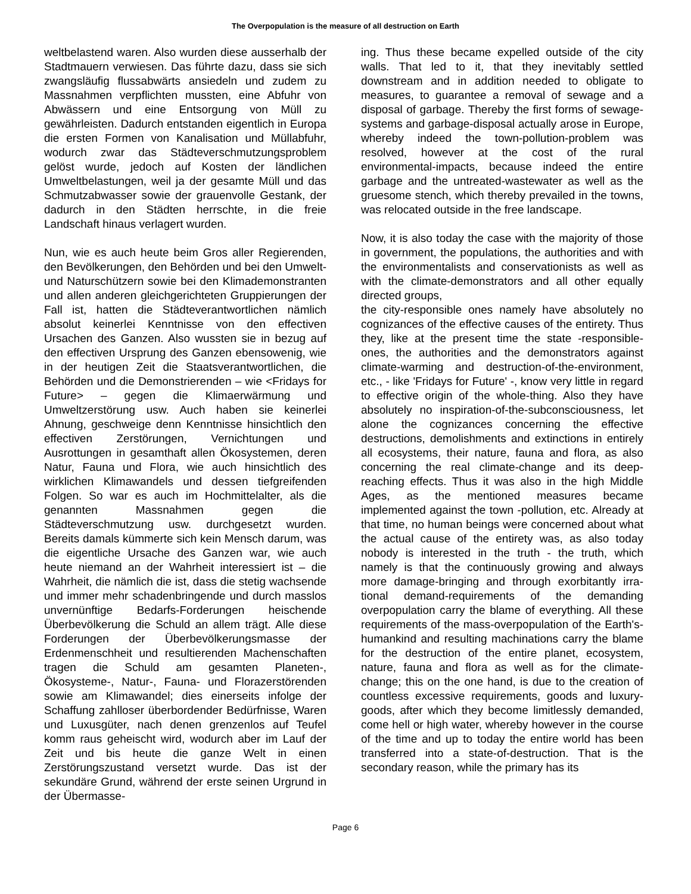The Overpopulation is the measure of all destruction on Earth
weltbelastend waren. Also wurden diese ausserhalb der Stadtmauern verwiesen. Das führte dazu, dass sie sich zwangsläufig flussabwärts an­siedeln und zudem zu Massnahmen verpflichten mussten, eine Abfuhr von Abwässern und eine Ent­sorgung von Müll zu gewährleisten. Dadurch ent­standen eigentlich in Europa die ersten Formen von Kanalisation und Müllabfuhr, wodurch zwar das Städteverschmutzungsproblem gelöst wurde, jedoch auf Kosten der ländlichen Umweltbelas­tungen, weil ja der gesamte Müll und das Schmutzabwasser sowie der grauenvolle Gestank, der dadurch in den Städten herrschte, in die freie Landschaft hinaus verlagert wurden.
Nun, wie es auch heute beim Gros aller Re­gierenden, den Bevölkerungen, den Behörden und bei den Umwelt- und Naturschützern sowie bei den Klimademonstranten und allen anderen gleichgerichteten Gruppierungen der Fall ist, hatten die Städteverantwortlichen nämlich absolut keinerlei Kenntnisse von den effectiven Ursachen des Ganzen. Also wussten sie in bezug auf den effectiven Ursprung des Ganzen ebensowenig, wie in der heutigen Zeit die Staatsverantwortlichen, die Behörden und die Demonstrierenden – wie <Fridays for Future> – gegen die Klimaerwärmung und Umweltzerstörung usw. Auch haben sie keinerlei Ahnung, geschweige denn Kenntnisse hinsichtlich den effectiven Zerstörungen, Vernich­tungen und Ausrottungen in gesamthaft allen Öko­systemen, deren Natur, Fauna und Flora, wie auch hinsichtlich des wirklichen Klimawandels und des­sen tiefgreifenden Folgen. So war es auch im Hochmittelalter, als die genannten Massnahmen gegen die Städteverschmutzung usw. durchgesetzt wurden. Bereits damals kümmerte sich kein Mensch darum, was die eigentliche Ursache des Ganzen war, wie auch heute niemand an der Wahrheit interessiert ist – die Wahrheit, die nämlich die ist, dass die stetig wachsende und im­mer mehr schadenbringende und durch masslos unvernünftige Bedarfs-Forderungen heischende Überbevölkerung die Schuld an allem trägt. Alle diese Forderungen der Überbevölkerungsmasse der Erdenmenschheit und resultierenden Ma­chenschaften tragen die Schuld am gesamten Planeten-, Ökosysteme-, Natur-, Fauna- und Flora­zerstörenden sowie am Klimawandel; dies einerse­its infolge der Schaffung zahlloser überbordender Bedürfnisse, Waren und Luxusgüter, nach denen grenzenlos auf Teufel komm raus geheischt wird, wodurch aber im Lauf der Zeit und bis heute die ganze Welt in einen Zerstörungszustand versetzt wurde. Das ist der sekundäre Grund, während der erste seinen Urgrund in der Übermasse-
ing. Thus these became expelled outside of the city walls. That led to it, that they inevitably set­tled downstream and in addition needed to obli­gate to measures, to guarantee a removal of sewage and a disposal of garbage. Thereby the first forms of sewage-systems and garbage-disposal actually arose in Europe, whereby in­deed the town-pollution-problem was resolved, however at the cost of the rural environmental-impacts, because indeed the entire garbage and the untreated-wastewater as well as the grue­some stench, which thereby prevailed in the towns, was relocated outside in the free land­scape.
Now, it is also today the case with the majority of those in government, the populations, the authori­ties and with the environmentalists and conserva­tionists as well as with the climate-demonstrators and all other equally directed groups,
the city-responsible ones namely have absolutely no cognizances of the effective causes of the en­tirety. Thus they, like at the present time the state -responsible-ones, the authorities and the de­monstrators against climate-warming and de­struction-of-the-environment, etc., - like 'Fridays for Future' -, know very little in regard to effective origin of the whole-thing. Also they have abso­lutely no inspiration-of-the-subconsciousness, let alone the cognizances concerning the effective destructions, demolishments and extinctions in entirely all ecosystems, their nature, fauna and flora, as also concerning the real climate-change and its deep-reaching effects. Thus it was also in the high Middle Ages, as the mentioned measures became implemented against the town -pollution, etc. Already at that time, no human beings were concerned about what the actual cause of the entirety was, as also today nobody is interested in the truth - the truth, which namely is that the continuously growing and always more damage-bringing and through exorbitantly irra­tional demand-requirements of the demanding overpopulation carry the blame of everything. All these requirements of the mass-overpopulation of the Earth's-humankind and resulting machina­tions carry the blame for the destruction of the entire planet, ecosystem, nature, fauna and flora as well as for the climate-change; this on the one hand, is due to the creation of countless exces­sive requirements, goods and luxury-goods, after which they become limitlessly demanded, come hell or high water, whereby however in the course of the time and up to today the entire world has been transferred into a state-of-destruction. That is the secondary reason, while the primary has its
Page 6